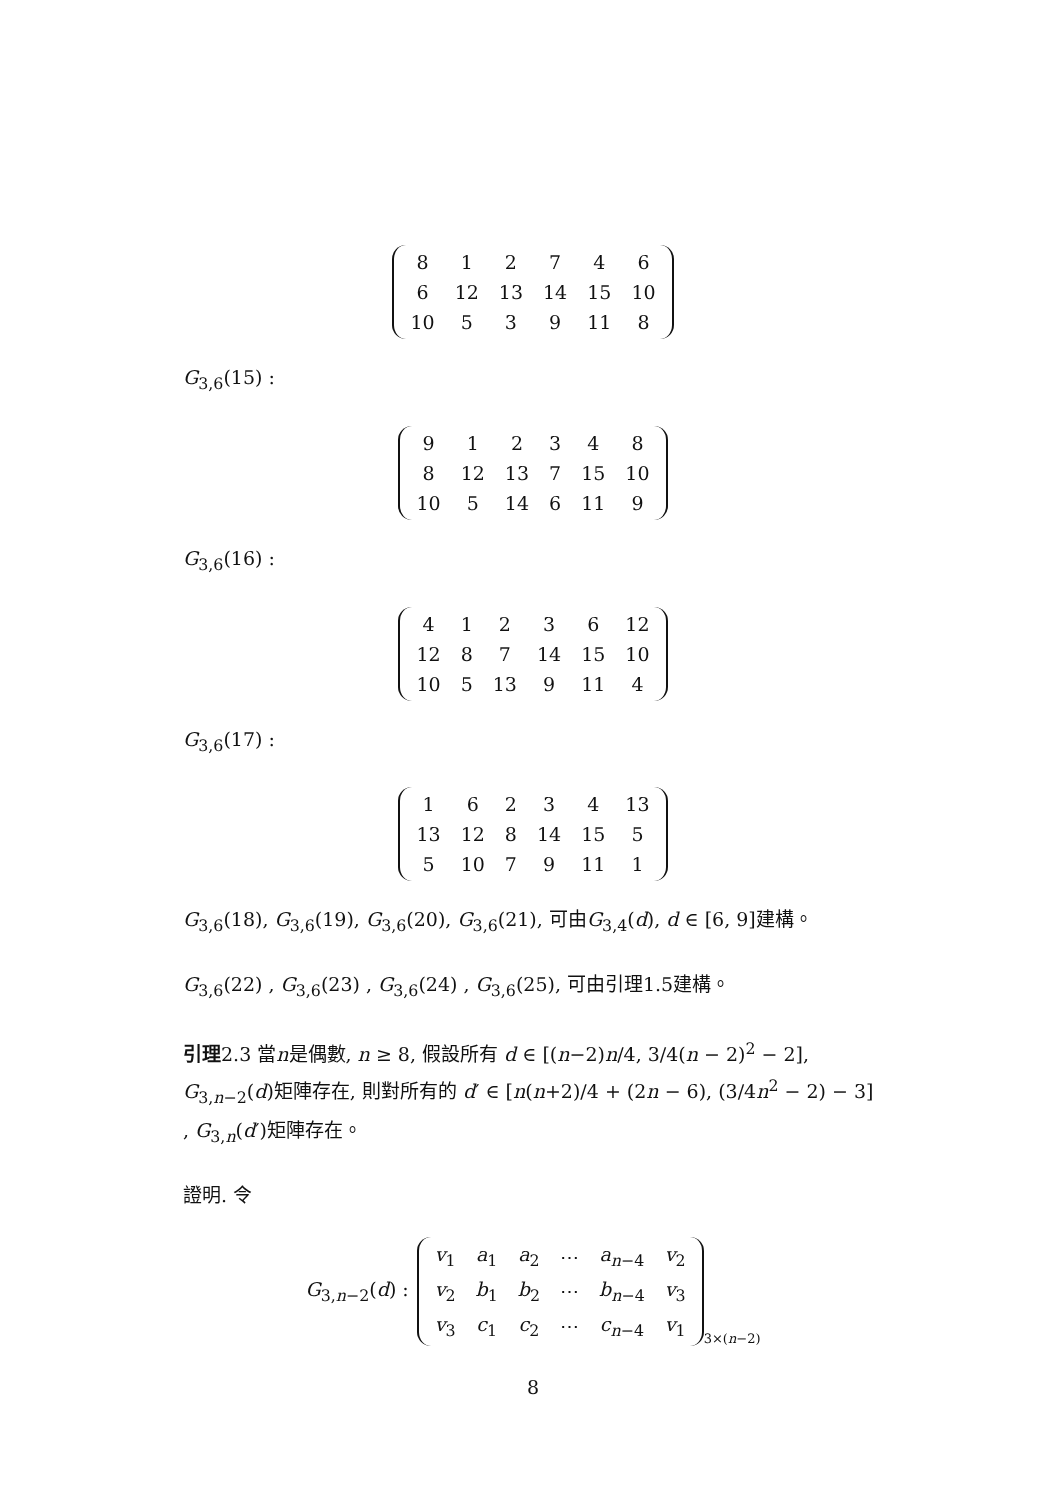| 8 | 1 | 2 | 7 | 4 | 6 |
| 6 | 12 | 13 | 14 | 15 | 10 |
| 10 | 5 | 3 | 9 | 11 | 8 |
G<sub>3,6</sub>(15) :
| 9 | 1 | 2 | 3 | 4 | 8 |
| 8 | 12 | 13 | 7 | 15 | 10 |
| 10 | 5 | 14 | 6 | 11 | 9 |
G<sub>3,6</sub>(16) :
| 4 | 1 | 2 | 3 | 6 | 12 |
| 12 | 8 | 7 | 14 | 15 | 10 |
| 10 | 5 | 13 | 9 | 11 | 4 |
G<sub>3,6</sub>(17) :
| 1 | 6 | 2 | 3 | 4 | 13 |
| 13 | 12 | 8 | 14 | 15 | 5 |
| 5 | 10 | 7 | 9 | 11 | 1 |
G<sub>3,6</sub>(18), G<sub>3,6</sub>(19), G<sub>3,6</sub>(20), G<sub>3,6</sub>(21), 可由G<sub>3,4</sub>(d), d ∈ [6, 9]建構。
G<sub>3,6</sub>(22) , G<sub>3,6</sub>(23) , G<sub>3,6</sub>(24) , G<sub>3,6</sub>(25), 可由引理1.5建構。
引理2.3 當n是偶數, n ≥ 8, 假設所有 d ∈ [(n−2)n/4, 3/4(n − 2)<sup>2</sup> − 2], G<sub>3,n−2</sub>(d)矩陣存在, 則對所有的 d′ ∈ [n(n+2)/4 + (2n − 6), (3/4n<sup>2</sup> − 2) − 3] , G<sub>3,n</sub>(d′)矩陣存在。
證明. 令
G<sub>3,n−2</sub>(d) :
| v<sub>1</sub> | a<sub>1</sub> | a<sub>2</sub> | ⋯ | a<sub>n−4</sub> | v<sub>2</sub> |
| v<sub>2</sub> | b<sub>1</sub> | b<sub>2</sub> | ⋯ | b<sub>n−4</sub> | v<sub>3</sub> |
| v<sub>3</sub> | c<sub>1</sub> | c<sub>2</sub> | ⋯ | c<sub>n−4</sub> | v<sub>1</sub> |
3×(n−2)
8